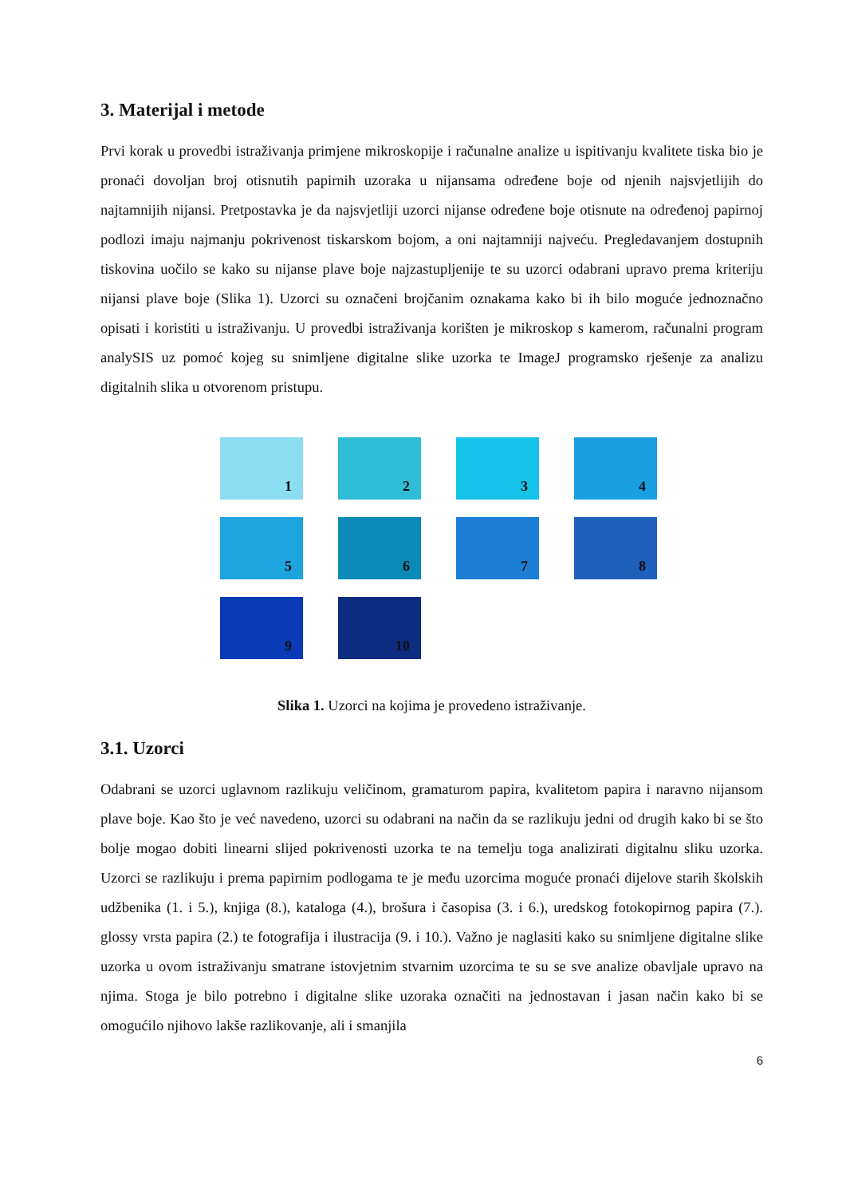3. Materijal i metode
Prvi korak u provedbi istraživanja primjene mikroskopije i računalne analize u ispitivanju kvalitete tiska bio je pronaći dovoljan broj otisnutih papirnih uzoraka u nijansama određene boje od njenih najsvjetlijih do najtamnijih nijansi. Pretpostavka je da najsvjetliji uzorci nijanse određene boje otisnute na određenoj papirnoj podlozi imaju najmanju pokrivenost tiskarskom bojom, a oni najtamniji najveću. Pregledavanjem dostupnih tiskovina uočilo se kako su nijanse plave boje najzastupljenije te su uzorci odabrani upravo prema kriteriju nijansi plave boje (Slika 1). Uzorci su označeni brojčanim oznakama kako bi ih bilo moguće jednoznačno opisati i koristiti u istraživanju. U provedbi istraživanja korišten je mikroskop s kamerom, računalni program analySIS uz pomoć kojeg su snimljene digitalne slike uzorka te ImageJ programsko rješenje za analizu digitalnih slika u otvorenom pristupu.
1
2
3
4
5
6
7
8
9
10
Slika 1. Uzorci na kojima je provedeno istraživanje.
3.1. Uzorci
Odabrani se uzorci uglavnom razlikuju veličinom, gramaturom papira, kvalitetom papira i naravno nijansom plave boje. Kao što je već navedeno, uzorci su odabrani na način da se razlikuju jedni od drugih kako bi se što bolje mogao dobiti linearni slijed pokrivenosti uzorka te na temelju toga analizirati digitalnu sliku uzorka. Uzorci se razlikuju i prema papirnim podlogama te je među uzorcima moguće pronaći dijelove starih školskih udžbenika (1. i 5.), knjiga (8.), kataloga (4.), brošura i časopisa (3. i 6.), uredskog fotokopirnog papira (7.). glossy vrsta papira (2.) te fotografija i ilustracija (9. i 10.). Važno je naglasiti kako su snimljene digitalne slike uzorka u ovom istraživanju smatrane istovjetnim stvarnim uzorcima te su se sve analize obavljale upravo na njima. Stoga je bilo potrebno i digitalne slike uzoraka označiti na jednostavan i jasan način kako bi se omogućilo njihovo lakše razlikovanje, ali i smanjila
6